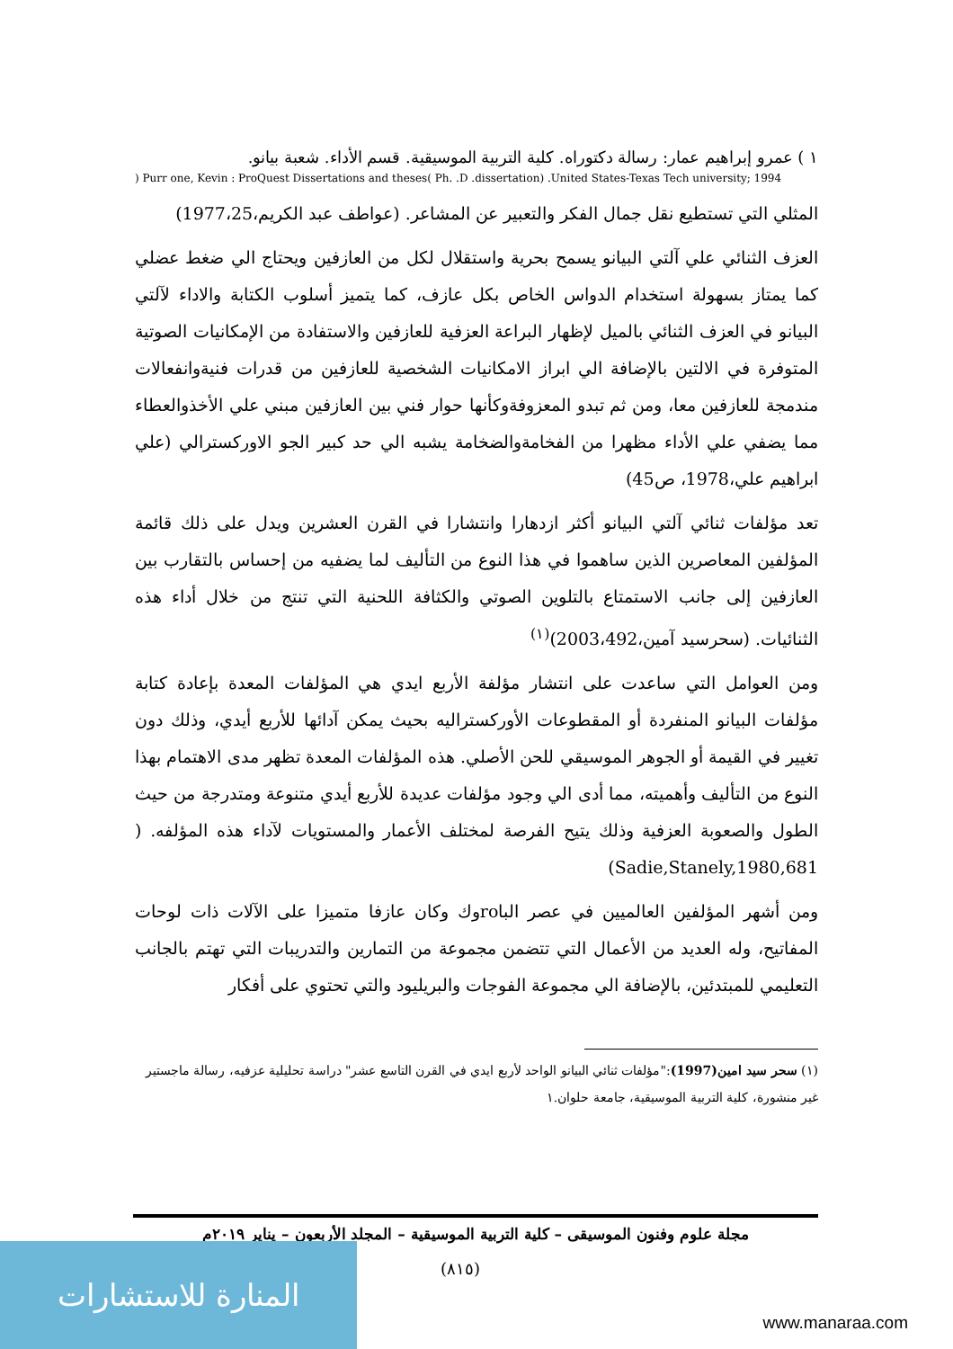١ ) عمرو إبراهيم عمار: رسالة دكتوراه. كلية التربية الموسيقية. قسم الأداء. شعبة بيانو.
) Purr one, Kevin : ProQuest Dissertations and theses( Ph. .D .dissertation) .United States-Texas Tech university; 1994
المثلي التي تستطيع نقل جمال الفكر والتعبير عن المشاعر. (عواطف عبد الكريم،1977،25)
العزف الثنائي علي آلتي البيانو يسمح بحرية واستقلال لكل من العازفين ويحتاج الي ضغط عضلي كما يمتاز بسهولة استخدام الدواس الخاص بكل عازف، كما يتميز أسلوب الكتابة والاداء لآلتي البيانو في العزف الثنائي بالميل لإظهار البراعة العزفية للعازفين والاستفادة من الإمكانيات الصوتية المتوفرة في الالتين بالإضافة الي ابراز الامكانيات الشخصية للعازفين من قدرات فنيةوانفعالات مندمجة للعازفين معا، ومن ثم تبدو المعزوفةوكأنها حوار فني بين العازفين مبني علي الأخذوالعطاء مما يضفي علي الأداء مظهرا من الفخامةوالضخامة يشبه الي حد كبير الجو الاوركسترالي (علي ابراهيم علي،1978، ص45)
تعد مؤلفات ثنائي آلتي البيانو أكثر ازدهارا وانتشارا في القرن العشرين ويدل على ذلك قائمة المؤلفين المعاصرين الذين ساهموا في هذا النوع من التأليف لما يضفيه من إحساس بالتقارب بين العازفين إلى جانب الاستمتاع بالتلوين الصوتي والكثافة اللحنية التي تنتج من خلال أداء هذه الثنائيات. (سحرسيد آمين،2003،492)<sup>(١)</sup>
ومن العوامل التي ساعدت على انتشار مؤلفة الأربع ايدي هي المؤلفات المعدة بإعادة كتابة مؤلفات البيانو المنفردة أو المقطوعات الأوركستراليه بحيث يمكن آدائها للأربع أيدي، وذلك دون تغيير في القيمة أو الجوهر الموسيقي للحن الأصلي. هذه المؤلفات المعدة تظهر مدى الاهتمام بهذا النوع من التأليف وأهميته، مما أدى الي وجود مؤلفات عديدة للأربع أيدي متنوعة ومتدرجة من حيث الطول والصعوبة العزفية وذلك يتيح الفرصة لمختلف الأعمار والمستويات لآداء هذه المؤلفه. ( Sadie,Stanely,1980,681)
ومن أشهر المؤلفين العالميين في عصر الباroوك وكان عازفا متميزا على الآلات ذات لوحات المفاتيح، وله العديد من الأعمال التي تتضمن مجموعة من التمارين والتدريبات التي تهتم بالجانب التعليمي للمبتدئين، بالإضافة الي مجموعة الفوجات والبريليود والتي تحتوي على أفكار
(١) سحر سيد امين(1997):"مؤلفات ثنائي البيانو الواحد لأربع ايدي في القرن التاسع عشر" دراسة تحليلية عزفيه، رسالة ماجستير غير منشورة، كلية التربية الموسيقية، جامعة حلوان.١
مجلة علوم وفنون الموسيقى – كلية التربية الموسيقية – المجلد الأربعون – يناير ٢٠١٩م
(٨١٥)
المنارة للاستشارات
www.manaraa.com